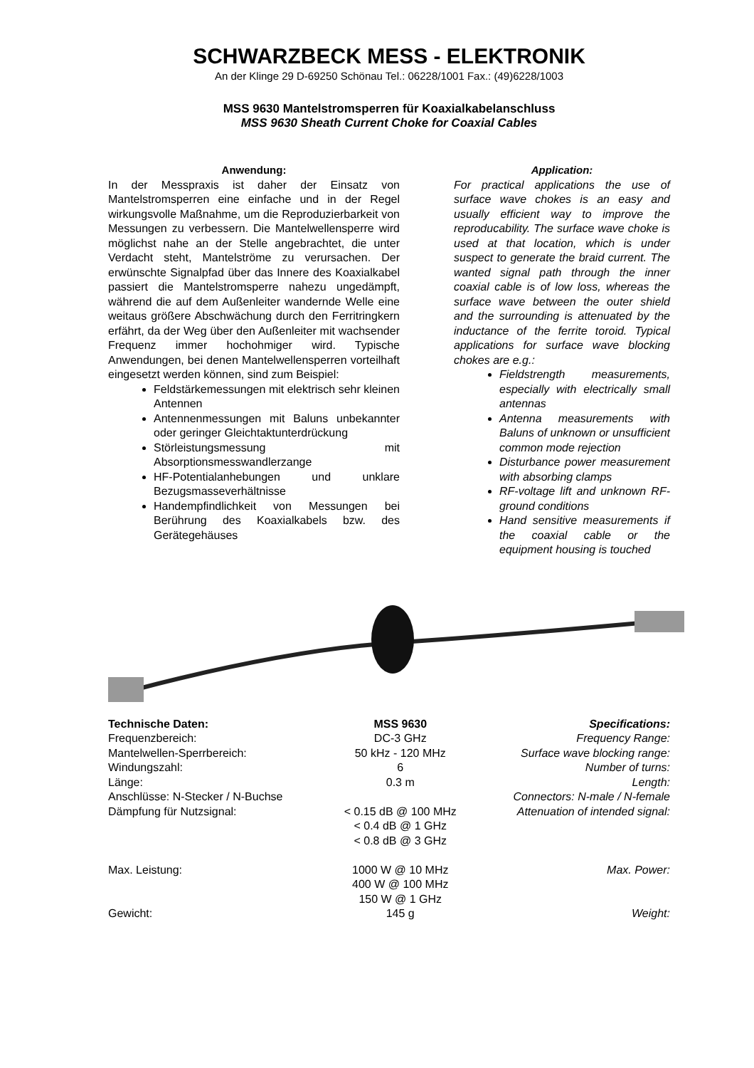SCHWARZBECK MESS - ELEKTRONIK
An der Klinge 29 D-69250 Schönau Tel.: 06228/1001 Fax.: (49)6228/1003
MSS 9630 Mantelstromsperren für Koaxialkabelanschluss
MSS 9630 Sheath Current Choke for Coaxial Cables
Anwendung:
In der Messpraxis ist daher der Einsatz von Mantelstromsperren eine einfache und in der Regel wirkungsvolle Maßnahme, um die Reproduzierbarkeit von Messungen zu verbessern. Die Mantelwellensperre wird möglichst nahe an der Stelle angebrachtet, die unter Verdacht steht, Mantelströme zu verursachen. Der erwünschte Signalpfad über das Innere des Koaxialkabel passiert die Mantelstromsperre nahezu ungedämpft, während die auf dem Außenleiter wandernde Welle eine weitaus größere Abschwächung durch den Ferritringkern erfährt, da der Weg über den Außenleiter mit wachsender Frequenz immer hochohmiger wird. Typische Anwendungen, bei denen Mantelwellensperren vorteilhaft eingesetzt werden können, sind zum Beispiel:
Feldstärkemessungen mit elektrisch sehr kleinen Antennen
Antennenmessungen mit Baluns unbekannter oder geringer Gleichtaktunterdrückung
Störleistungsmessung mit Absorptionsmesswandlerzange
HF-Potentialanhebungen und unklare Bezugsmasseverhältnisse
Handempfindlichkeit von Messungen bei Berührung des Koaxialkabels bzw. des Gerätegehäuses
Application:
For practical applications the use of surface wave chokes is an easy and usually efficient way to improve the reproducability. The surface wave choke is used at that location, which is under suspect to generate the braid current. The wanted signal path through the inner coaxial cable is of low loss, whereas the surface wave between the outer shield and the surrounding is attenuated by the inductance of the ferrite toroid. Typical applications for surface wave blocking chokes are e.g.:
Fieldstrength measurements, especially with electrically small antennas
Antenna measurements with Baluns of unknown or unsufficient common mode rejection
Disturbance power measurement with absorbing clamps
RF-voltage lift and unknown RF-ground conditions
Hand sensitive measurements if the coaxial cable or the equipment housing is touched
| Technische Daten: | MSS 9630 | Specifications: |
| --- | --- | --- |
| Frequenzbereich: | DC-3 GHz | Frequency Range: |
| Mantelwellen-Sperrbereich: | 50 kHz - 120 MHz | Surface wave blocking range: |
| Windungszahl: | 6 | Number of turns: |
| Länge: | 0.3 m | Length: |
| Anschlüsse: N-Stecker / N-Buchse | | Connectors: N-male / N-female |
| Dämpfung für Nutzsignal: | < 0.15 dB @ 100 MHz < 0.4 dB @ 1 GHz < 0.8 dB @ 3 GHz | Attenuation of intended signal: |
| Max. Leistung: | 1000 W @ 10 MHz 400 W @ 100 MHz 150 W @ 1 GHz | Max. Power: |
| Gewicht: | 145 g | Weight: |